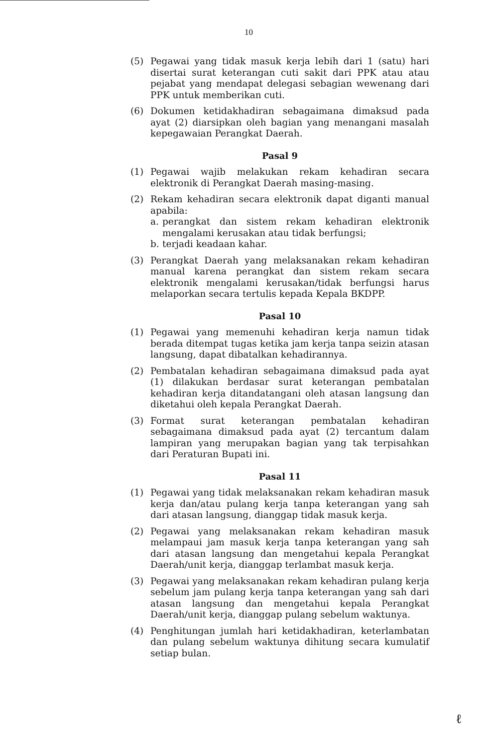10
(5) Pegawai yang tidak masuk kerja lebih dari 1 (satu) hari disertai surat keterangan cuti sakit dari PPK atau atau pejabat yang mendapat delegasi sebagian wewenang dari PPK untuk memberikan cuti.
(6) Dokumen ketidakhadiran sebagaimana dimaksud pada ayat (2) diarsipkan oleh bagian yang menangani masalah kepegawaian Perangkat Daerah.
Pasal 9
(1) Pegawai wajib melakukan rekam kehadiran secara elektronik di Perangkat Daerah masing-masing.
(2) Rekam kehadiran secara elektronik dapat diganti manual apabila:
a. perangkat dan sistem rekam kehadiran elektronik mengalami kerusakan atau tidak berfungsi;
b. terjadi keadaan kahar.
(3) Perangkat Daerah yang melaksanakan rekam kehadiran manual karena perangkat dan sistem rekam secara elektronik mengalami kerusakan/tidak berfungsi harus melaporkan secara tertulis kepada Kepala BKDPP.
Pasal 10
(1) Pegawai yang memenuhi kehadiran kerja namun tidak berada ditempat tugas ketika jam kerja tanpa seizin atasan langsung, dapat dibatalkan kehadirannya.
(2) Pembatalan kehadiran sebagaimana dimaksud pada ayat (1) dilakukan berdasar surat keterangan pembatalan kehadiran kerja ditandatangani oleh atasan langsung dan diketahui oleh kepala Perangkat Daerah.
(3) Format surat keterangan pembatalan kehadiran sebagaimana dimaksud pada ayat (2) tercantum dalam lampiran yang merupakan bagian yang tak terpisahkan dari Peraturan Bupati ini.
Pasal 11
(1) Pegawai yang tidak melaksanakan rekam kehadiran masuk kerja dan/atau pulang kerja tanpa keterangan yang sah dari atasan langsung, dianggap tidak masuk kerja.
(2) Pegawai yang melaksanakan rekam kehadiran masuk melampaui jam masuk kerja tanpa keterangan yang sah dari atasan langsung dan mengetahui kepala Perangkat Daerah/unit kerja, dianggap terlambat masuk kerja.
(3) Pegawai yang melaksanakan rekam kehadiran pulang kerja sebelum jam pulang kerja tanpa keterangan yang sah dari atasan langsung dan mengetahui kepala Perangkat Daerah/unit kerja, dianggap pulang sebelum waktunya.
(4) Penghitungan jumlah hari ketidakhadiran, keterlambatan dan pulang sebelum waktunya dihitung secara kumulatif setiap bulan.
ℓ